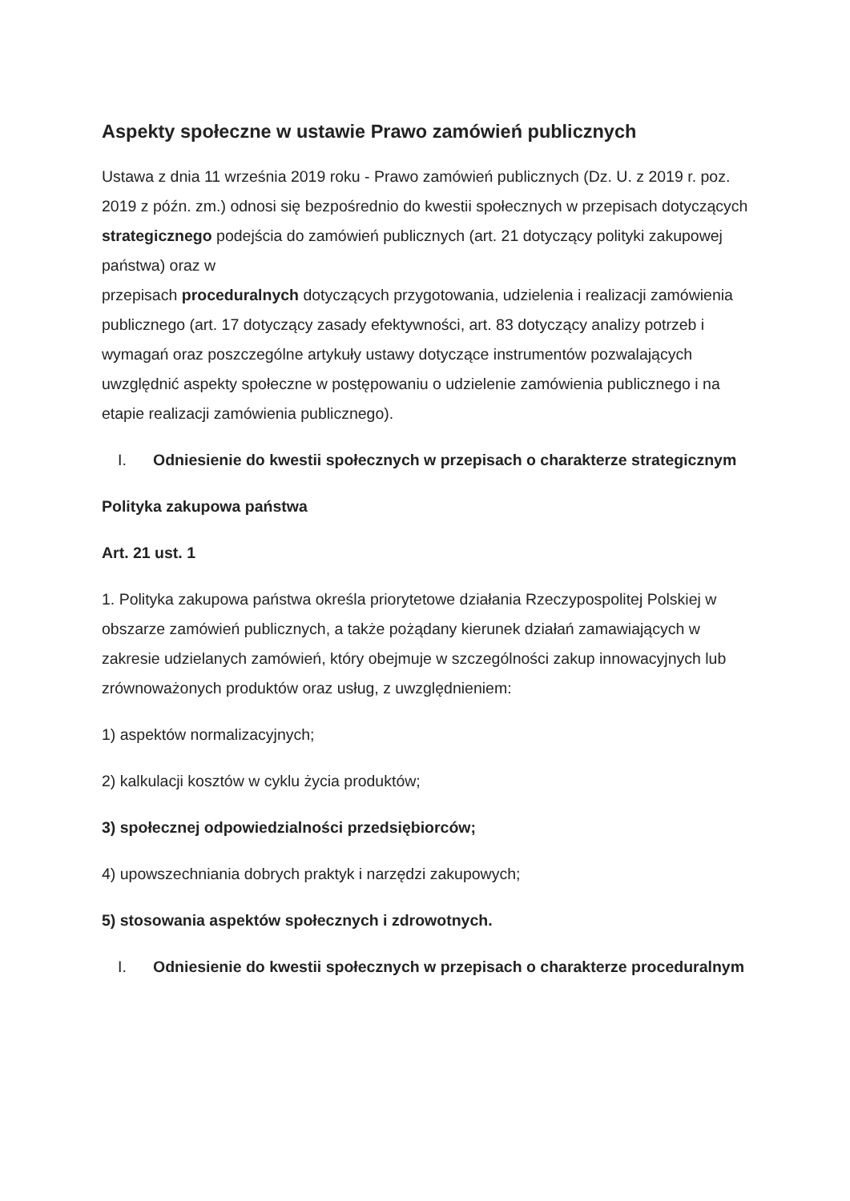Aspekty społeczne w ustawie Prawo zamówień publicznych
Ustawa z dnia 11 września 2019 roku - Prawo zamówień publicznych (Dz. U. z 2019 r. poz. 2019 z późn. zm.) odnosi się bezpośrednio do kwestii społecznych w przepisach dotyczących strategicznego podejścia do zamówień publicznych (art. 21 dotyczący polityki zakupowej państwa) oraz w
przepisach proceduralnych dotyczących przygotowania, udzielenia i realizacji zamówienia publicznego (art. 17 dotyczący zasady efektywności, art. 83 dotyczący analizy potrzeb i wymagań oraz poszczególne artykuły ustawy dotyczące instrumentów pozwalających uwzględnić aspekty społeczne w postępowaniu o udzielenie zamówienia publicznego i na etapie realizacji zamówienia publicznego).
I. Odniesienie do kwestii społecznych w przepisach o charakterze strategicznym
Polityka zakupowa państwa
Art. 21 ust. 1
1. Polityka zakupowa państwa określa priorytetowe działania Rzeczypospolitej Polskiej w obszarze zamówień publicznych, a także pożądany kierunek działań zamawiających w zakresie udzielanych zamówień, który obejmuje w szczególności zakup innowacyjnych lub zrównoważonych produktów oraz usług, z uwzględnieniem:
1) aspektów normalizacyjnych;
2) kalkulacji kosztów w cyklu życia produktów;
3) społecznej odpowiedzialności przedsiębiorców;
4) upowszechniania dobrych praktyk i narzędzi zakupowych;
5) stosowania aspektów społecznych i zdrowotnych.
I. Odniesienie do kwestii społecznych w przepisach o charakterze proceduralnym